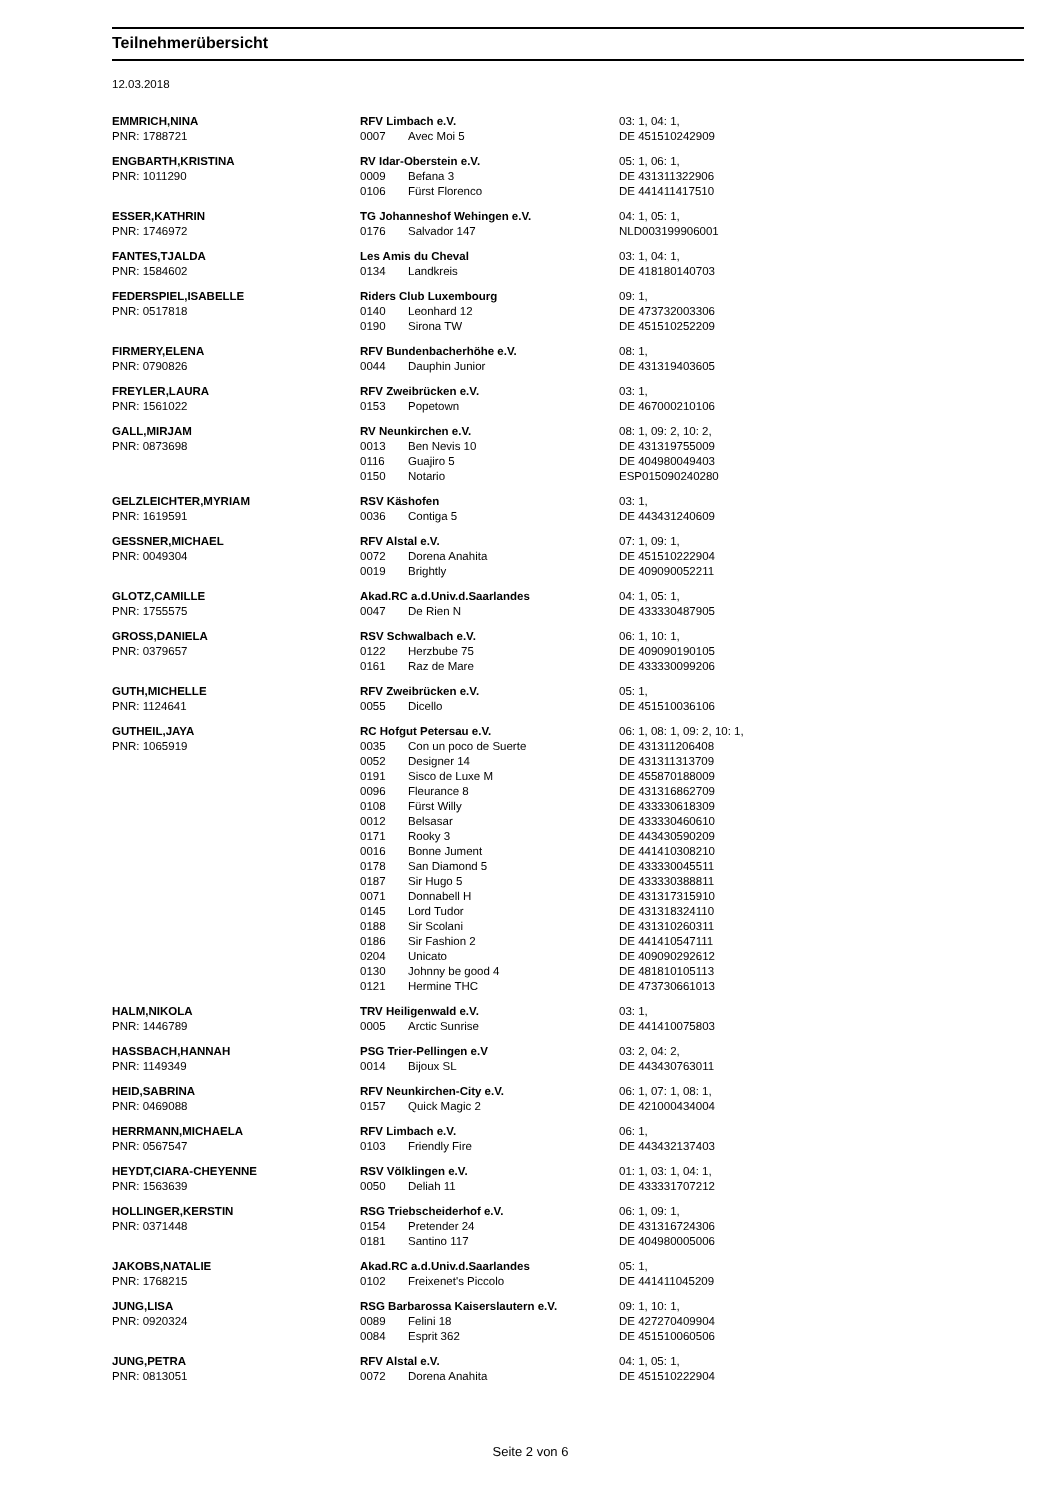Teilnehmerübersicht
12.03.2018
| EMMRICH,NINA | RFV Limbach e.V. | | 03: 1, 04: 1, |
| PNR: 1788721 | 0007 | Avec Moi 5 | DE 451510242909 |
| ENGBARTH,KRISTINA | RV Idar-Oberstein e.V. | | 05: 1, 06: 1, |
| PNR: 1011290 | 0009 | Befana 3 | DE 431311322906 |
| | 0106 | Fürst Florenco | DE 441411417510 |
| ESSER,KATHRIN | TG Johanneshof Wehingen e.V. | | 04: 1, 05: 1, |
| PNR: 1746972 | 0176 | Salvador 147 | NLD003199906001 |
| FANTES,TJALDA | Les Amis du Cheval | | 03: 1, 04: 1, |
| PNR: 1584602 | 0134 | Landkreis | DE 418180140703 |
| FEDERSPIEL,ISABELLE | Riders Club Luxembourg | | 09: 1, |
| PNR: 0517818 | 0140 | Leonhard 12 | DE 473732003306 |
| | 0190 | Sirona TW | DE 451510252209 |
| FIRMERY,ELENA | RFV Bundenbacherhöhe e.V. | | 08: 1, |
| PNR: 0790826 | 0044 | Dauphin Junior | DE 431319403605 |
| FREYLER,LAURA | RFV Zweibrücken e.V. | | 03: 1, |
| PNR: 1561022 | 0153 | Popetown | DE 467000210106 |
| GALL,MIRJAM | RV Neunkirchen e.V. | | 08: 1, 09: 2, 10: 2, |
| PNR: 0873698 | 0013 | Ben Nevis 10 | DE 431319755009 |
| | 0116 | Guajiro 5 | DE 404980049403 |
| | 0150 | Notario | ESP015090240280 |
| GELZLEICHTER,MYRIAM | RSV Käshofen | | 03: 1, |
| PNR: 1619591 | 0036 | Contiga 5 | DE 443431240609 |
| GESSNER,MICHAEL | RFV Alstal e.V. | | 07: 1, 09: 1, |
| PNR: 0049304 | 0072 | Dorena Anahita | DE 451510222904 |
| | 0019 | Brightly | DE 409090052211 |
| GLOTZ,CAMILLE | Akad.RC a.d.Univ.d.Saarlandes | | 04: 1, 05: 1, |
| PNR: 1755575 | 0047 | De Rien N | DE 433330487905 |
| GROSS,DANIELA | RSV Schwalbach e.V. | | 06: 1, 10: 1, |
| PNR: 0379657 | 0122 | Herzbube 75 | DE 409090190105 |
| | 0161 | Raz de Mare | DE 433330099206 |
| GUTH,MICHELLE | RFV Zweibrücken e.V. | | 05: 1, |
| PNR: 1124641 | 0055 | Dicello | DE 451510036106 |
| GUTHEIL,JAYA | RC Hofgut Petersau e.V. | | 06: 1, 08: 1, 09: 2, 10: 1, |
| PNR: 1065919 | 0035 | Con un poco de Suerte | DE 431311206408 |
| | 0052 | Designer 14 | DE 431311313709 |
| | 0191 | Sisco de Luxe M | DE 455870188009 |
| | 0096 | Fleurance 8 | DE 431316862709 |
| | 0108 | Fürst Willy | DE 433330618309 |
| | 0012 | Belsasar | DE 433330460610 |
| | 0171 | Rooky 3 | DE 443430590209 |
| | 0016 | Bonne Jument | DE 441410308210 |
| | 0178 | San Diamond 5 | DE 433330045511 |
| | 0187 | Sir Hugo 5 | DE 433330388811 |
| | 0071 | Donnabell H | DE 431317315910 |
| | 0145 | Lord Tudor | DE 431318324110 |
| | 0188 | Sir Scolani | DE 431310260311 |
| | 0186 | Sir Fashion 2 | DE 441410547111 |
| | 0204 | Unicato | DE 409090292612 |
| | 0130 | Johnny be good 4 | DE 481810105113 |
| | 0121 | Hermine THC | DE 473730661013 |
| HALM,NIKOLA | TRV Heiligenwald e.V. | | 03: 1, |
| PNR: 1446789 | 0005 | Arctic Sunrise | DE 441410075803 |
| HASSBACH,HANNAH | PSG Trier-Pellingen e.V | | 03: 2, 04: 2, |
| PNR: 1149349 | 0014 | Bijoux SL | DE 443430763011 |
| HEID,SABRINA | RFV Neunkirchen-City e.V. | | 06: 1, 07: 1, 08: 1, |
| PNR: 0469088 | 0157 | Quick Magic 2 | DE 421000434004 |
| HERRMANN,MICHAELA | RFV Limbach e.V. | | 06: 1, |
| PNR: 0567547 | 0103 | Friendly Fire | DE 443432137403 |
| HEYDT,CIARA-CHEYENNE | RSV Völklingen e.V. | | 01: 1, 03: 1, 04: 1, |
| PNR: 1563639 | 0050 | Deliah 11 | DE 433331707212 |
| HOLLINGER,KERSTIN | RSG Triebscheiderhof e.V. | | 06: 1, 09: 1, |
| PNR: 0371448 | 0154 | Pretender 24 | DE 431316724306 |
| | 0181 | Santino 117 | DE 404980005006 |
| JAKOBS,NATALIE | Akad.RC a.d.Univ.d.Saarlandes | | 05: 1, |
| PNR: 1768215 | 0102 | Freixenet's Piccolo | DE 441411045209 |
| JUNG,LISA | RSG Barbarossa Kaiserslautern e.V. | | 09: 1, 10: 1, |
| PNR: 0920324 | 0089 | Felini 18 | DE 427270409904 |
| | 0084 | Esprit 362 | DE 451510060506 |
| JUNG,PETRA | RFV Alstal e.V. | | 04: 1, 05: 1, |
| PNR: 0813051 | 0072 | Dorena Anahita | DE 451510222904 |
Seite 2 von 6